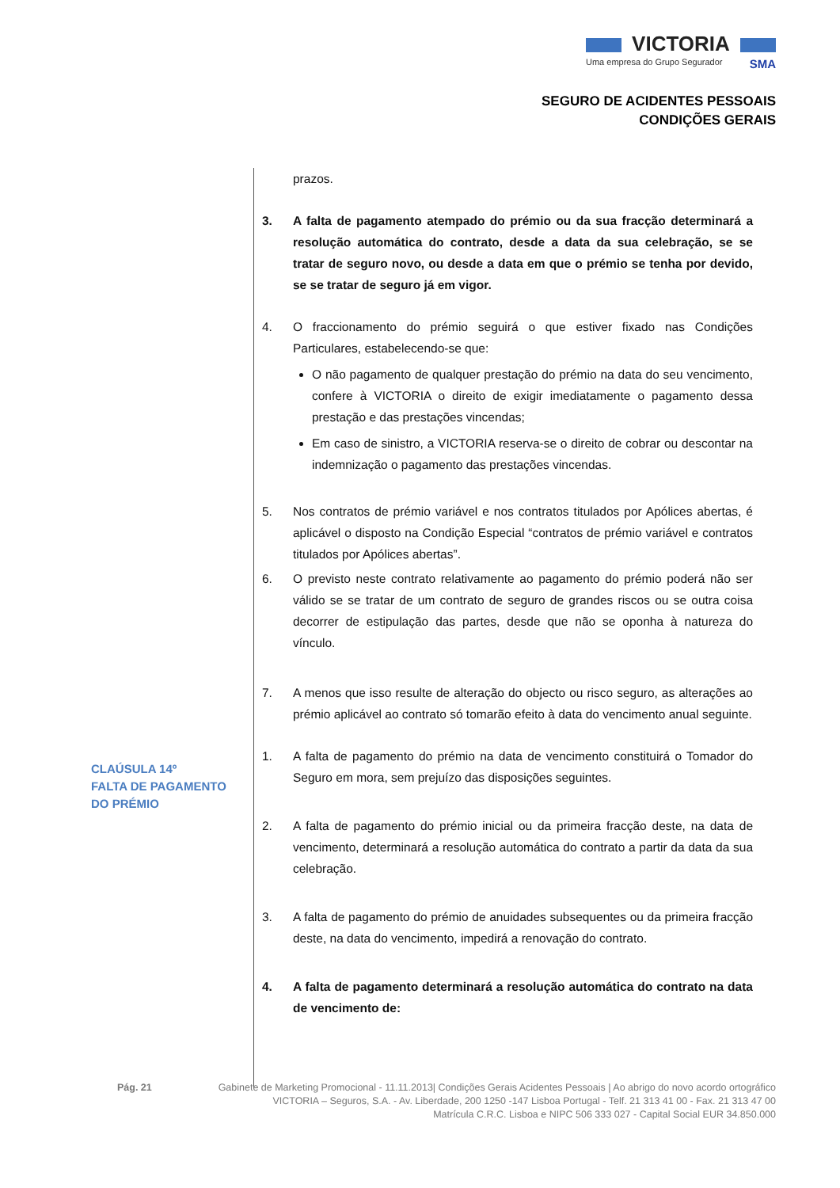VICTORIA
Uma empresa do Grupo Segurador SMA
SEGURO DE ACIDENTES PESSOAIS
CONDIÇÕES GERAIS
CLAÚSULA 14º
FALTA DE PAGAMENTO
DO PRÉMIO
prazos.
3. A falta de pagamento atempado do prémio ou da sua fracção determinará a resolução automática do contrato, desde a data da sua celebração, se se tratar de seguro novo, ou desde a data em que o prémio se tenha por devido, se se tratar de seguro já em vigor.
4. O fraccionamento do prémio seguirá o que estiver fixado nas Condições Particulares, estabelecendo-se que:
O não pagamento de qualquer prestação do prémio na data do seu vencimento, confere à VICTORIA o direito de exigir imediatamente o pagamento dessa prestação e das prestações vincendas;
Em caso de sinistro, a VICTORIA reserva-se o direito de cobrar ou descontar na indemnização o pagamento das prestações vincendas.
5. Nos contratos de prémio variável e nos contratos titulados por Apólices abertas, é aplicável o disposto na Condição Especial “contratos de prémio variável e contratos titulados por Apólices abertas”.
6. O previsto neste contrato relativamente ao pagamento do prémio poderá não ser válido se se tratar de um contrato de seguro de grandes riscos ou se outra coisa decorrer de estipulação das partes, desde que não se oponha à natureza do vínculo.
7. A menos que isso resulte de alteração do objecto ou risco seguro, as alterações ao prémio aplicável ao contrato só tomarão efeito à data do vencimento anual seguinte.
1. A falta de pagamento do prémio na data de vencimento constituirá o Tomador do Seguro em mora, sem prejuízo das disposições seguintes.
2. A falta de pagamento do prémio inicial ou da primeira fracção deste, na data de vencimento, determinará a resolução automática do contrato a partir da data da sua celebração.
3. A falta de pagamento do prémio de anuidades subsequentes ou da primeira fracção deste, na data do vencimento, impedirá a renovação do contrato.
4. A falta de pagamento determinará a resolução automática do contrato na data de vencimento de:
Pág. 21 Gabinete de Marketing Promocional - 11.11.2013| Condições Gerais Acidentes Pessoais | Ao abrigo do novo acordo ortográfico
VICTORIA – Seguros, S.A. - Av. Liberdade, 200 1250 -147 Lisboa Portugal - Telf. 21 313 41 00 - Fax. 21 313 47 00
Matrícula C.R.C. Lisboa e NIPC 506 333 027 - Capital Social EUR 34.850.000